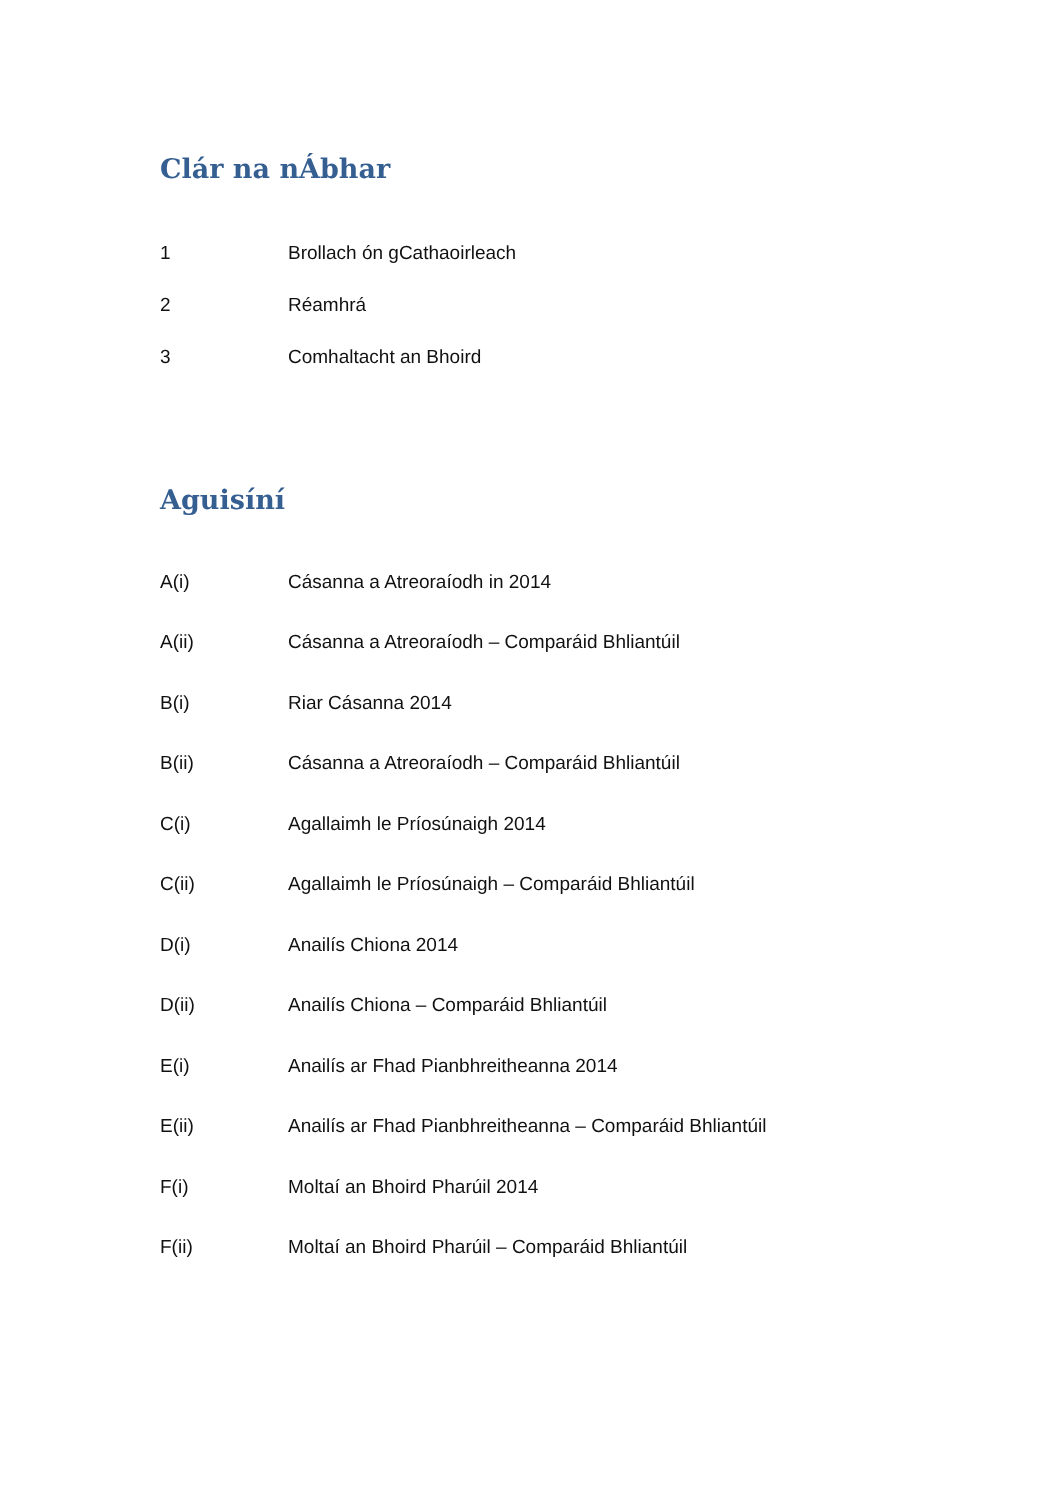Clár na nÁbhar
1 Brollach ón gCathaoirleach
2 Réamhrá
3 Comhaltacht an Bhoird
Aguisíní
A(i) Cásanna a Atreoraíodh in 2014
A(ii) Cásanna a Atreoraíodh – Comparáid Bhliantúil
B(i) Riar Cásanna 2014
B(ii) Cásanna a Atreoraíodh – Comparáid Bhliantúil
C(i) Agallaimh le Príosúnaigh 2014
C(ii) Agallaimh le Príosúnaigh – Comparáid Bhliantúil
D(i) Anailís Chiona 2014
D(ii) Anailís Chiona – Comparáid Bhliantúil
E(i) Anailís ar Fhad Pianbhreitheanna 2014
E(ii) Anailís ar Fhad Pianbhreitheanna – Comparáid Bhliantúil
F(i) Moltaí an Bhoird Pharúil 2014
F(ii) Moltaí an Bhoird Pharúil – Comparáid Bhliantúil